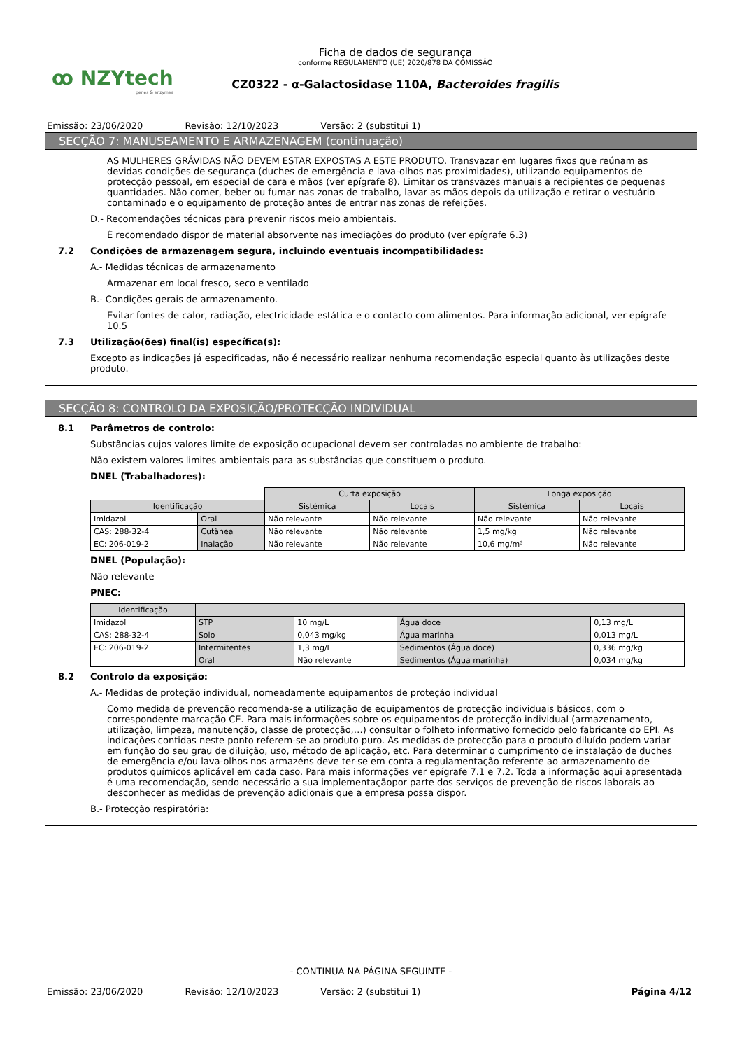ꝏ NZYtech
genes & enzymes
Ficha de dados de segurança
conforme REGULAMENTO (UE) 2020/878 DA COMISSÃO
CZ0322 - α-Galactosidase 110A, Bacteroides fragilis
Emissão: 23/06/2020 Revisão: 12/10/2023 Versão: 2 (substitui 1)
SECÇÃO 7: MANUSEAMENTO E ARMAZENAGEM (continuação)
AS MULHERES GRÁVIDAS NÃO DEVEM ESTAR EXPOSTAS A ESTE PRODUTO. Transvazar em lugares fixos que reúnam as devidas condições de segurança (duches de emergência e lava-olhos nas proximidades), utilizando equipamentos de protecção pessoal, em especial de cara e mãos (ver epígrafe 8). Limitar os transvazes manuais a recipientes de pequenas quantidades. Não comer, beber ou fumar nas zonas de trabalho, lavar as mãos depois da utilização e retirar o vestuário contaminado e o equipamento de proteção antes de entrar nas zonas de refeições.
D.- Recomendações técnicas para prevenir riscos meio ambientais.
É recomendado dispor de material absorvente nas imediações do produto (ver epígrafe 6.3)
7.2 Condições de armazenagem segura, incluindo eventuais incompatibilidades:
A.- Medidas técnicas de armazenamento
Armazenar em local fresco, seco e ventilado
B.- Condições gerais de armazenamento.
Evitar fontes de calor, radiação, electricidade estática e o contacto com alimentos. Para informação adicional, ver epígrafe 10.5
7.3 Utilização(ões) final(is) específica(s):
Excepto as indicações já especificadas, não é necessário realizar nenhuma recomendação especial quanto às utilizações deste produto.
SECÇÃO 8: CONTROLO DA EXPOSIÇÃO/PROTECÇÃO INDIVIDUAL
8.1 Parâmetros de controlo:
Substâncias cujos valores limite de exposição ocupacional devem ser controladas no ambiente de trabalho:
Não existem valores limites ambientais para as substâncias que constituem o produto.
DNEL (Trabalhadores):
| | | Curta exposição | | Longa exposição | |
| Identificação | | Sistémica | Locais | Sistémica | Locais |
| Imidazol | Oral | Não relevante | Não relevante | Não relevante | Não relevante |
| CAS: 288-32-4 | Cutânea | Não relevante | Não relevante | 1,5 mg/kg | Não relevante |
| EC: 206-019-2 | Inalação | Não relevante | Não relevante | 10,6 mg/m³ | Não relevante |
DNEL (População):
Não relevante
PNEC:
| Identificação | | | | |
| --- | --- | --- | --- | --- |
| Imidazol | STP | 10 mg/L | Água doce | 0,13 mg/L |
| CAS: 288-32-4 | Solo | 0,043 mg/kg | Água marinha | 0,013 mg/L |
| EC: 206-019-2 | Intermitentes | 1,3 mg/L | Sedimentos (Água doce) | 0,336 mg/kg |
| | Oral | Não relevante | Sedimentos (Água marinha) | 0,034 mg/kg |
8.2 Controlo da exposição:
A.- Medidas de proteção individual, nomeadamente equipamentos de proteção individual
Como medida de prevenção recomenda-se a utilização de equipamentos de protecção individuais básicos, com o correspondente marcação CE. Para mais informações sobre os equipamentos de protecção individual (armazenamento, utilização, limpeza, manutenção, classe de protecção,…) consultar o folheto informativo fornecido pelo fabricante do EPI. As indicações contidas neste ponto referem-se ao produto puro. As medidas de protecção para o produto diluído podem variar em função do seu grau de diluição, uso, método de aplicação, etc. Para determinar o cumprimento de instalação de duches de emergência e/ou lava-olhos nos armazéns deve ter-se em conta a regulamentação referente ao armazenamento de produtos químicos aplicável em cada caso. Para mais informações ver epígrafe 7.1 e 7.2. Toda a informação aqui apresentada é uma recomendação, sendo necessário a sua implementaçãopor parte dos serviços de prevenção de riscos laborais ao desconhecer as medidas de prevenção adicionais que a empresa possa dispor.
B.- Protecção respiratória:
- CONTINUA NA PÁGINA SEGUINTE -
Emissão: 23/06/2020 Revisão: 12/10/2023 Versão: 2 (substitui 1) Página 4/12